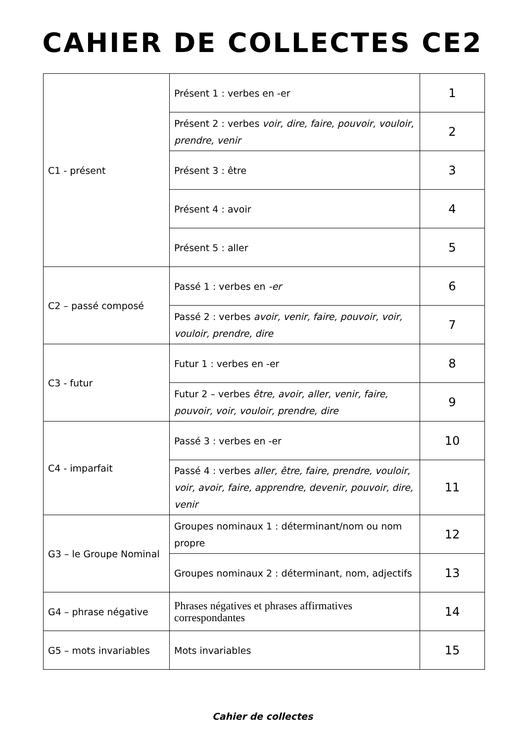CAHIER DE COLLECTES CE2
| C1 - présent | Présent 1 : verbes en -er | 1 |
| | Présent 2 : verbes voir, dire, faire, pouvoir, vouloir, prendre, venir | 2 |
| | Présent 3 : être | 3 |
| | Présent 4 : avoir | 4 |
| | Présent 5 : aller | 5 |
| C2 – passé composé | Passé 1 : verbes en -er | 6 |
| | Passé 2 : verbes avoir, venir, faire, pouvoir, voir, vouloir, prendre, dire | 7 |
| C3 - futur | Futur 1 : verbes en -er | 8 |
| | Futur 2 – verbes être, avoir, aller, venir, faire, pouvoir, voir, vouloir, prendre, dire | 9 |
| C4 - imparfait | Passé 3 : verbes en -er | 10 |
| | Passé 4 : verbes aller, être, faire, prendre, vouloir, voir, avoir, faire, apprendre, devenir, pouvoir, dire, venir | 11 |
| G3 – le Groupe Nominal | Groupes nominaux 1 : déterminant/nom ou nom propre | 12 |
| | Groupes nominaux 2 : déterminant, nom, adjectifs | 13 |
| G4 – phrase négative | Phrases négatives et phrases affirmatives correspondantes | 14 |
| G5 – mots invariables | Mots invariables | 15 |
Cahier de collectes